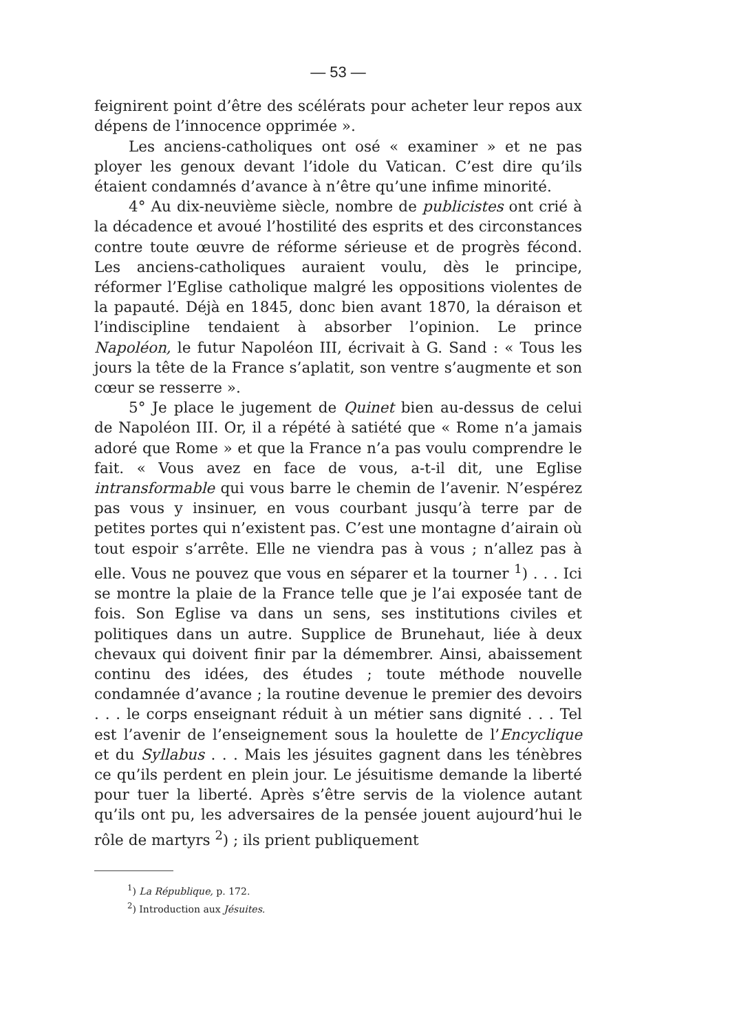— 53 —
feignirent point d’être des scélérats pour acheter leur repos aux dépens de l’innocence opprimée ».
Les anciens-catholiques ont osé « examiner » et ne pas ployer les genoux devant l’idole du Vatican. C’est dire qu’ils étaient condamnés d’avance à n’être qu’une infime minorité.
4° Au dix-neuvième siècle, nombre de publicistes ont crié à la décadence et avoué l’hostilité des esprits et des circonstances contre toute œuvre de réforme sérieuse et de progrès fécond. Les anciens-catholiques auraient voulu, dès le principe, réformer l’Eglise catholique malgré les oppositions violentes de la papauté. Déjà en 1845, donc bien avant 1870, la déraison et l’indiscipline tendaient à absorber l’opinion. Le prince Napoléon, le futur Napoléon III, écrivait à G. Sand : « Tous les jours la tête de la France s’aplatit, son ventre s’augmente et son cœur se resserre ».
5° Je place le jugement de Quinet bien au-dessus de celui de Napoléon III. Or, il a répété à satiété que « Rome n’a jamais adoré que Rome » et que la France n’a pas voulu comprendre le fait. « Vous avez en face de vous, a-t-il dit, une Eglise intransformable qui vous barre le chemin de l’avenir. N’espérez pas vous y insinuer, en vous courbant jusqu’à terre par de petites portes qui n’existent pas. C’est une montagne d’airain où tout espoir s’arrête. Elle ne viendra pas à vous ; n’allez pas à elle. Vous ne pouvez que vous en séparer et la tourner <sup>1</sup>) . . . Ici se montre la plaie de la France telle que je l’ai exposée tant de fois. Son Eglise va dans un sens, ses institutions civiles et politiques dans un autre. Supplice de Brunehaut, liée à deux chevaux qui doivent finir par la démembrer. Ainsi, abaissement continu des idées, des études ; toute méthode nouvelle condamnée d’avance ; la routine devenue le premier des devoirs . . . le corps enseignant réduit à un métier sans dignité . . . Tel est l’avenir de l’enseignement sous la houlette de l’Encyclique et du Syllabus . . . Mais les jésuites gagnent dans les ténèbres ce qu’ils perdent en plein jour. Le jésuitisme demande la liberté pour tuer la liberté. Après s’être servis de la violence autant qu’ils ont pu, les adversaires de la pensée jouent aujourd’hui le rôle de martyrs <sup>2</sup>) ; ils prient publiquement
<sup>1</sup>) La République, p. 172.
<sup>2</sup>) Introduction aux Jésuites.